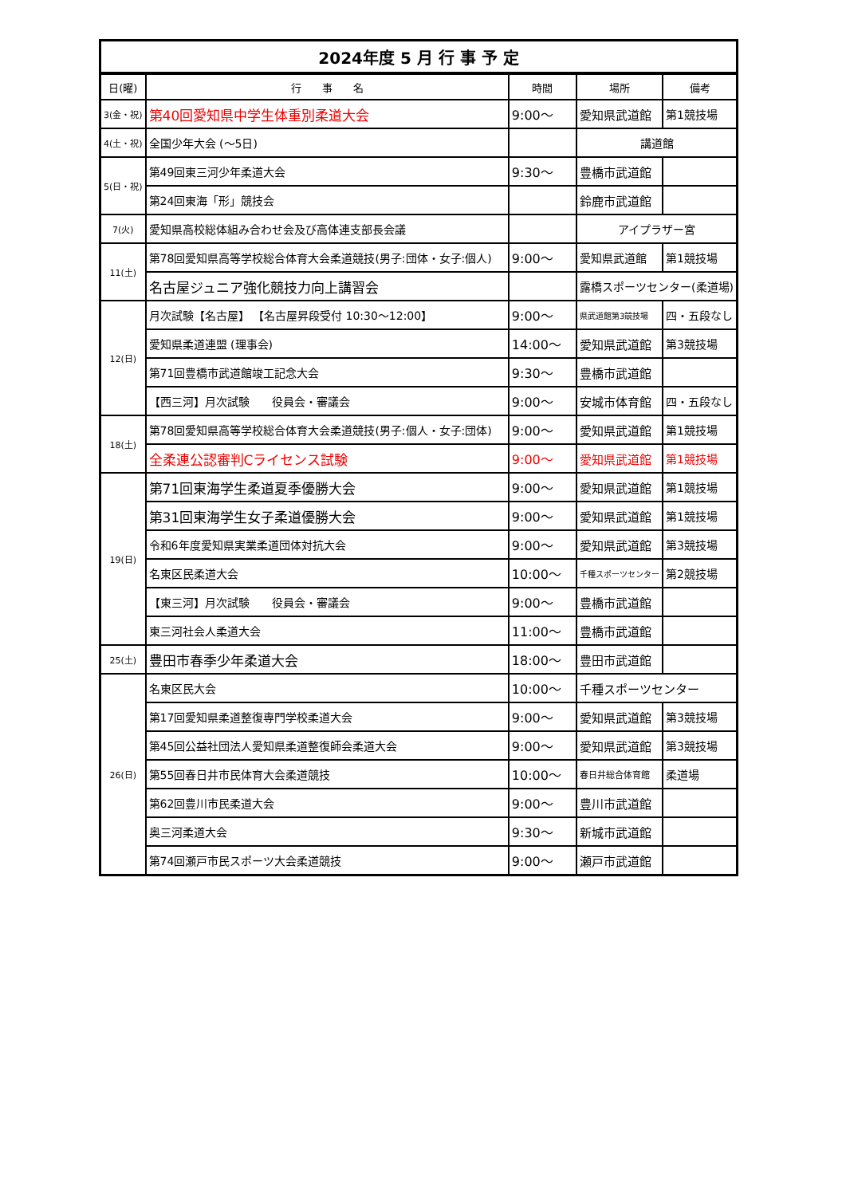| 2024年度 5 月 行 事 予 定 | | | | |
| 日(曜) | 行 事 名 | 時間 | 場所 | 備考 |
| 3(金・祝) | 第40回愛知県中学生体重別柔道大会 | 9:00〜 | 愛知県武道館 | 第1競技場 |
| 4(土・祝) | 全国少年大会 (〜5日) | | 講道館 | |
| 5(日・祝) | 第49回東三河少年柔道大会 | 9:30〜 | 豊橋市武道館 | |
| | 第24回東海「形」競技会 | | 鈴鹿市武道館 | |
| 7(火) | 愛知県高校総体組み合わせ会及び高体連支部長会議 | | アイプラザー宮 | |
| 11(土) | 第78回愛知県高等学校総合体育大会柔道競技(男子:団体・女子:個人) | 9:00〜 | 愛知県武道館 | 第1競技場 |
| | 名古屋ジュニア強化競技力向上講習会 | | 露橋スポーツセンター(柔道場) | |
| 12(日) | 月次試験【名古屋】 【名古屋昇段受付 10:30〜12:00】 | 9:00〜 | 県武道館第3競技場 | 四・五段なし |
| | 愛知県柔道連盟 (理事会) | 14:00〜 | 愛知県武道館 | 第3競技場 |
| | 第71回豊橋市武道館竣工記念大会 | 9:30〜 | 豊橋市武道館 | |
| | 【西三河】月次試験 役員会・審議会 | 9:00〜 | 安城市体育館 | 四・五段なし |
| 18(土) | 第78回愛知県高等学校総合体育大会柔道競技(男子:個人・女子:団体) | 9:00〜 | 愛知県武道館 | 第1競技場 |
| | 全柔連公認審判Cライセンス試験 | 9:00〜 | 愛知県武道館 | 第1競技場 |
| 19(日) | 第71回東海学生柔道夏季優勝大会 | 9:00〜 | 愛知県武道館 | 第1競技場 |
| | 第31回東海学生女子柔道優勝大会 | 9:00〜 | 愛知県武道館 | 第1競技場 |
| | 令和6年度愛知県実業柔道団体対抗大会 | 9:00〜 | 愛知県武道館 | 第3競技場 |
| | 名東区民柔道大会 | 10:00〜 | 千種スポーツセンター | 第2競技場 |
| | 【東三河】月次試験 役員会・審議会 | 9:00〜 | 豊橋市武道館 | |
| | 東三河社会人柔道大会 | 11:00〜 | 豊橋市武道館 | |
| 25(土) | 豊田市春季少年柔道大会 | 18:00〜 | 豊田市武道館 | |
| 26(日) | 名東区民大会 | 10:00〜 | 千種スポーツセンター | |
| | 第17回愛知県柔道整復専門学校柔道大会 | 9:00〜 | 愛知県武道館 | 第3競技場 |
| | 第45回公益社団法人愛知県柔道整復師会柔道大会 | 9:00〜 | 愛知県武道館 | 第3競技場 |
| | 第55回春日井市民体育大会柔道競技 | 10:00〜 | 春日井総合体育館 | 柔道場 |
| | 第62回豊川市民柔道大会 | 9:00〜 | 豊川市武道館 | |
| | 奥三河柔道大会 | 9:30〜 | 新城市武道館 | |
| | 第74回瀬戸市民スポーツ大会柔道競技 | 9:00〜 | 瀬戸市武道館 | |